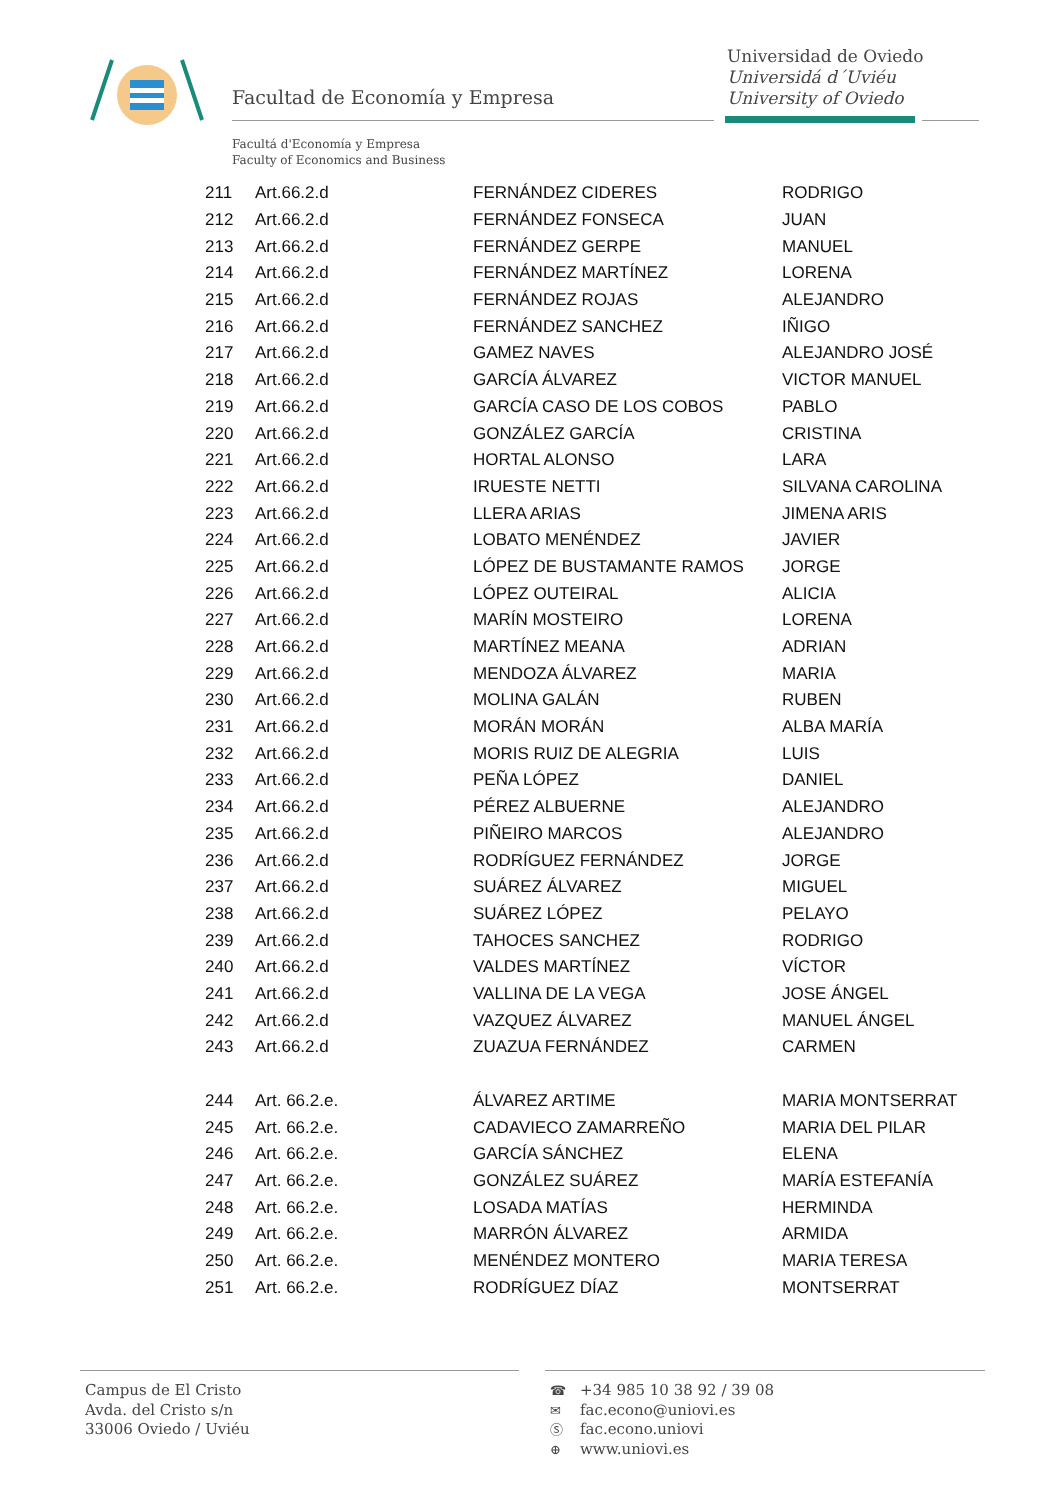Facultad de Economía y Empresa
Universidad de Oviedo
Universidá d´Uviéu
University of Oviedo
Facultá d'Economía y Empresa
Faculty of Economics and Business
| 211 | Art.66.2.d | FERNÁNDEZ CIDERES | RODRIGO |
| 212 | Art.66.2.d | FERNÁNDEZ FONSECA | JUAN |
| 213 | Art.66.2.d | FERNÁNDEZ GERPE | MANUEL |
| 214 | Art.66.2.d | FERNÁNDEZ MARTÍNEZ | LORENA |
| 215 | Art.66.2.d | FERNÁNDEZ ROJAS | ALEJANDRO |
| 216 | Art.66.2.d | FERNÁNDEZ SANCHEZ | IÑIGO |
| 217 | Art.66.2.d | GAMEZ NAVES | ALEJANDRO JOSÉ |
| 218 | Art.66.2.d | GARCÍA ÁLVAREZ | VICTOR MANUEL |
| 219 | Art.66.2.d | GARCÍA CASO DE LOS COBOS | PABLO |
| 220 | Art.66.2.d | GONZÁLEZ GARCÍA | CRISTINA |
| 221 | Art.66.2.d | HORTAL ALONSO | LARA |
| 222 | Art.66.2.d | IRUESTE NETTI | SILVANA CAROLINA |
| 223 | Art.66.2.d | LLERA ARIAS | JIMENA ARIS |
| 224 | Art.66.2.d | LOBATO MENÉNDEZ | JAVIER |
| 225 | Art.66.2.d | LÓPEZ DE BUSTAMANTE RAMOS | JORGE |
| 226 | Art.66.2.d | LÓPEZ OUTEIRAL | ALICIA |
| 227 | Art.66.2.d | MARÍN MOSTEIRO | LORENA |
| 228 | Art.66.2.d | MARTÍNEZ MEANA | ADRIAN |
| 229 | Art.66.2.d | MENDOZA ÁLVAREZ | MARIA |
| 230 | Art.66.2.d | MOLINA GALÁN | RUBEN |
| 231 | Art.66.2.d | MORÁN MORÁN | ALBA MARÍA |
| 232 | Art.66.2.d | MORIS RUIZ DE ALEGRIA | LUIS |
| 233 | Art.66.2.d | PEÑA LÓPEZ | DANIEL |
| 234 | Art.66.2.d | PÉREZ ALBUERNE | ALEJANDRO |
| 235 | Art.66.2.d | PIÑEIRO MARCOS | ALEJANDRO |
| 236 | Art.66.2.d | RODRÍGUEZ FERNÁNDEZ | JORGE |
| 237 | Art.66.2.d | SUÁREZ ÁLVAREZ | MIGUEL |
| 238 | Art.66.2.d | SUÁREZ LÓPEZ | PELAYO |
| 239 | Art.66.2.d | TAHOCES SANCHEZ | RODRIGO |
| 240 | Art.66.2.d | VALDES MARTÍNEZ | VÍCTOR |
| 241 | Art.66.2.d | VALLINA DE LA VEGA | JOSE ÁNGEL |
| 242 | Art.66.2.d | VAZQUEZ ÁLVAREZ | MANUEL ÁNGEL |
| 243 | Art.66.2.d | ZUAZUA FERNÁNDEZ | CARMEN |
| 244 | Art. 66.2.e. | ÁLVAREZ ARTIME | MARIA MONTSERRAT |
| 245 | Art. 66.2.e. | CADAVIECO ZAMARREÑO | MARIA DEL PILAR |
| 246 | Art. 66.2.e. | GARCÍA SÁNCHEZ | ELENA |
| 247 | Art. 66.2.e. | GONZÁLEZ SUÁREZ | MARÍA ESTEFANÍA |
| 248 | Art. 66.2.e. | LOSADA MATÍAS | HERMINDA |
| 249 | Art. 66.2.e. | MARRÓN ÁLVAREZ | ARMIDA |
| 250 | Art. 66.2.e. | MENÉNDEZ MONTERO | MARIA TERESA |
| 251 | Art. 66.2.e. | RODRÍGUEZ DÍAZ | MONTSERRAT |
Campus de El Cristo
Avda. del Cristo s/n
33006 Oviedo / Uviéu
☎ +34 985 10 38 92 / 39 08
✉ fac.econo@uniovi.es
Ⓢ fac.econo.uniovi
⊕ www.uniovi.es